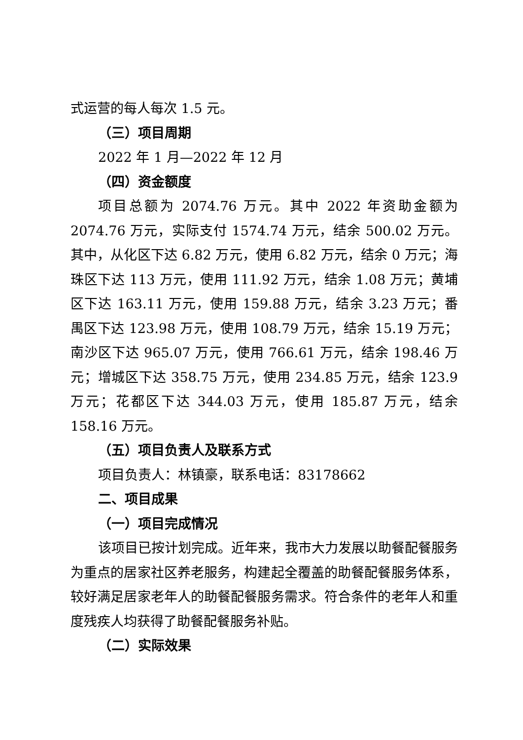式运营的每人每次 1.5 元。
（三）项目周期
2022 年 1 月—2022 年 12 月
（四）资金额度
项目总额为 2074.76 万元。其中 2022 年资助金额为 2074.76 万元，实际支付 1574.74 万元，结余 500.02 万元。其中，从化区下达 6.82 万元，使用 6.82 万元，结余 0 万元；海珠区下达 113 万元，使用 111.92 万元，结余 1.08 万元；黄埔区下达 163.11 万元，使用 159.88 万元，结余 3.23 万元；番禺区下达 123.98 万元，使用 108.79 万元，结余 15.19 万元；南沙区下达 965.07 万元，使用 766.61 万元，结余 198.46 万元；增城区下达 358.75 万元，使用 234.85 万元，结余 123.9 万元；花都区下达 344.03 万元，使用 185.87 万元，结余 158.16 万元。
（五）项目负责人及联系方式
项目负责人：林镇豪，联系电话：83178662
二、项目成果
（一）项目完成情况
该项目已按计划完成。近年来，我市大力发展以助餐配餐服务为重点的居家社区养老服务，构建起全覆盖的助餐配餐服务体系，较好满足居家老年人的助餐配餐服务需求。符合条件的老年人和重度残疾人均获得了助餐配餐服务补贴。
（二）实际效果